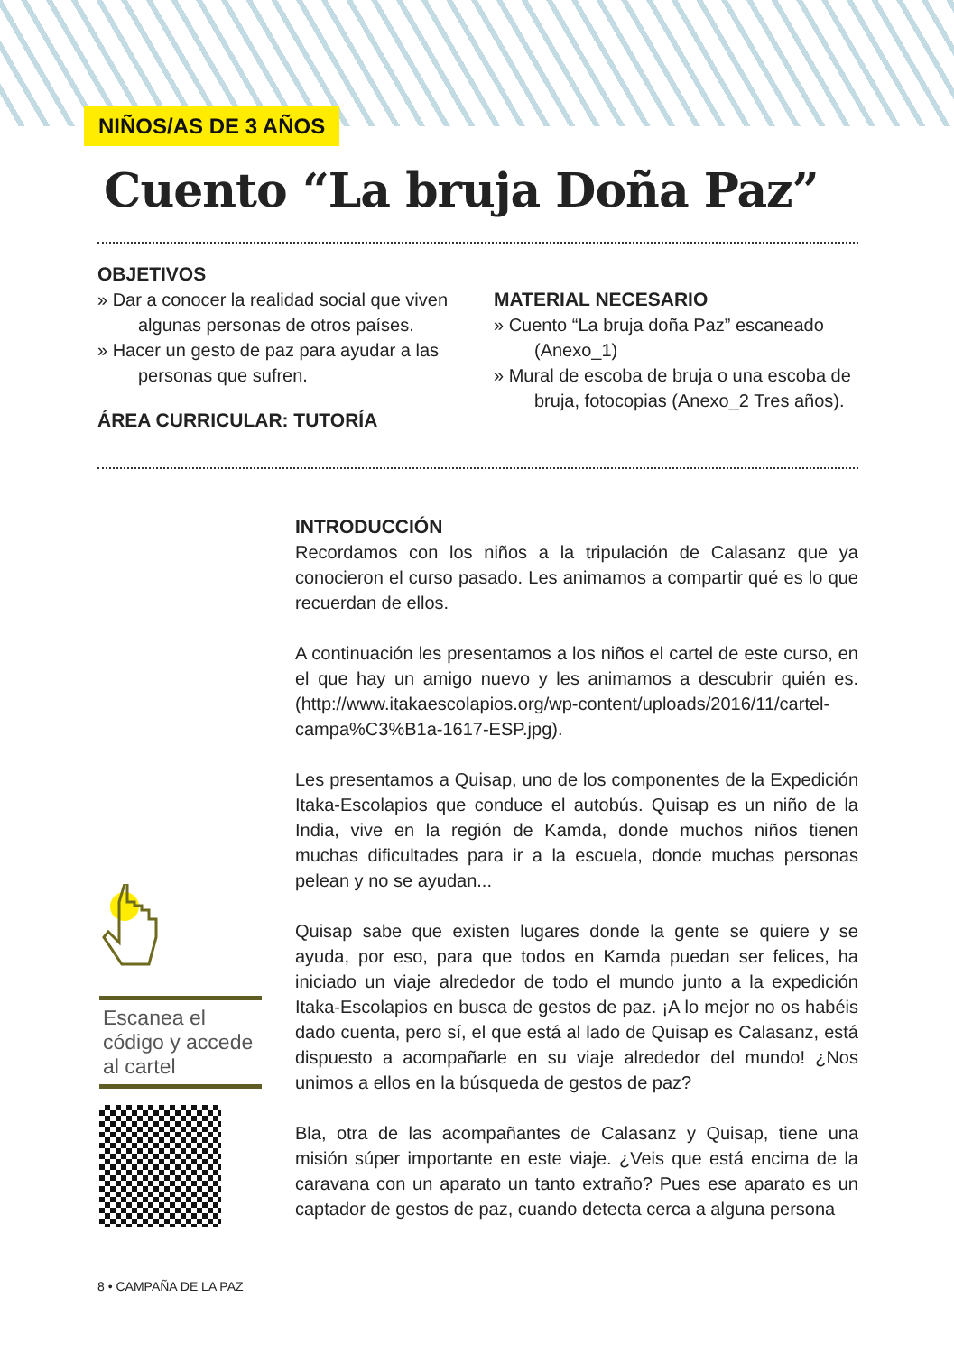NIÑOS/AS DE 3 AÑOS
Cuento “La bruja Doña Paz”
OBJETIVOS
» Dar a conocer la realidad social que viven algunas personas de otros países.
» Hacer un gesto de paz para ayudar a las personas que sufren.
ÁREA CURRICULAR: TUTORÍA
MATERIAL NECESARIO
» Cuento “La bruja doña Paz” escaneado (Anexo_1)
» Mural de escoba de bruja o una escoba de bruja, fotocopias (Anexo_2 Tres años).
INTRODUCCIÓN
Recordamos con los niños a la tripulación de Calasanz que ya conocieron el curso pasado. Les animamos a compartir qué es lo que recuerdan de ellos.
A continuación les presentamos a los niños el cartel de este curso, en el que hay un amigo nuevo y les animamos a descubrir quién es. (http://www.itakaescolapios.org/wp-content/uploads/2016/11/cartel-campa%C3%B1a-1617-ESP.jpg).
Les presentamos a Quisap, uno de los componentes de la Expedición Itaka-Escolapios que conduce el autobús. Quisap es un niño de la India, vive en la región de Kamda, donde muchos niños tienen muchas dificultades para ir a la escuela, donde muchas personas pelean y no se ayudan...
Quisap sabe que existen lugares donde la gente se quiere y se ayuda, por eso, para que todos en Kamda puedan ser felices, ha iniciado un viaje alrededor de todo el mundo junto a la expedición Itaka-Escolapios en busca de gestos de paz. ¡A lo mejor no os habéis dado cuenta, pero sí, el que está al lado de Quisap es Calasanz, está dispuesto a acompañarle en su viaje alrededor del mundo! ¿Nos unimos a ellos en la búsqueda de gestos de paz?
Bla, otra de las acompañantes de Calasanz y Quisap, tiene una misión súper importante en este viaje. ¿Veis que está encima de la caravana con un aparato un tanto extraño? Pues ese aparato es un captador de gestos de paz, cuando detecta cerca a alguna persona
Escanea el código y accede al cartel
8 • CAMPAÑA DE LA PAZ